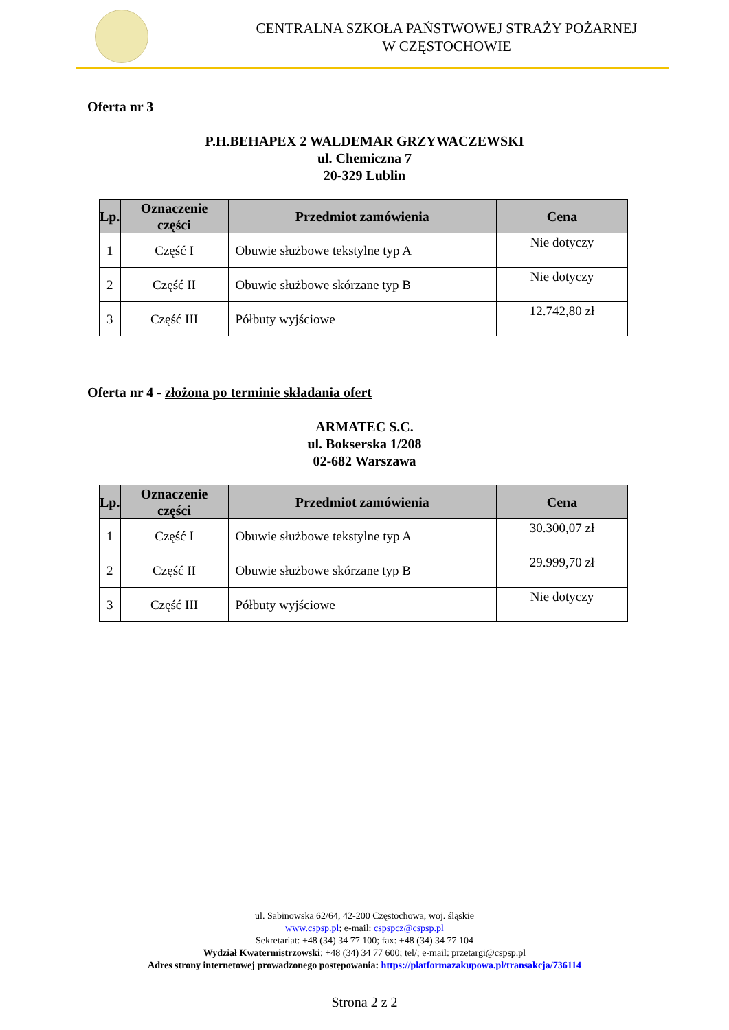CENTRALNA SZKOŁA PAŃSTWOWEJ STRAŻY POŻARNEJ
W CZĘSTOCHOWIE
Oferta nr 3
P.H.BEHAPEX 2 WALDEMAR GRZYWACZEWSKI
ul. Chemiczna 7
20-329 Lublin
| Lp. | Oznaczenie części | Przedmiot zamówienia | Cena |
| --- | --- | --- | --- |
| 1 | Część I | Obuwie służbowe tekstylne typ A | Nie dotyczy |
| 2 | Część II | Obuwie służbowe skórzane typ B | Nie dotyczy |
| 3 | Część III | Półbuty wyjściowe | 12.742,80 zł |
Oferta nr 4 - złożona po terminie składania ofert
ARMATEC S.C.
ul. Bokserska 1/208
02-682 Warszawa
| Lp. | Oznaczenie części | Przedmiot zamówienia | Cena |
| --- | --- | --- | --- |
| 1 | Część I | Obuwie służbowe tekstylne typ A | 30.300,07 zł |
| 2 | Część II | Obuwie służbowe skórzane typ B | 29.999,70 zł |
| 3 | Część III | Półbuty wyjściowe | Nie dotyczy |
ul. Sabinowska 62/64, 42-200 Częstochowa, woj. śląskie
www.cspsp.pl; e-mail: cspspcz@cspsp.pl
Sekretariat: +48 (34) 34 77 100; fax: +48 (34) 34 77 104
Wydział Kwatermistrzowski: +48 (34) 34 77 600; tel/; e-mail: przetargi@cspsp.pl
Adres strony internetowej prowadzonego postępowania: https://platformazakupowa.pl/transakcja/736114
Strona 2 z 2